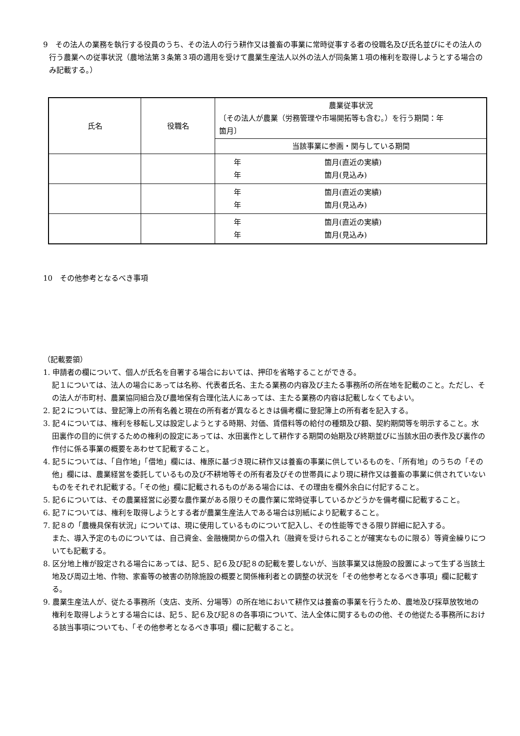9　その法人の業務を執行する役員のうち、その法人の行う耕作又は養畜の事業に常時従事する者の役職名及び氏名並びにその法人の行う農業への従事状況（農地法第３条第３項の適用を受けて農業生産法人以外の法人が同条第１項の権利を取得しようとする場合のみ記載する。）
| 氏名 | 役職名 | 農業従事状況 〔その法人が農業（労務管理や市場開拓等も含む。）を行う期間：年 箇月〕 |
| | | 当該事業に参画・関与している期間 |
| | | 年 箇月(直近の実績) 年 箇月(見込み) |
| | | 年 箇月(直近の実績) 年 箇月(見込み) |
| | | 年 箇月(直近の実績) 年 箇月(見込み) |
10　その他参考となるべき事項
（記載要領）
1. 申請者の欄について、個人が氏名を自署する場合においては、押印を省略することができる。
記１については、法人の場合にあっては名称、代表者氏名、主たる業務の内容及び主たる事務所の所在地を記載のこと。ただし、その法人が市町村、農業協同組合及び農地保有合理化法人にあっては、主たる業務の内容は記載しなくてもよい。
2. 記２については、登記簿上の所有名義と現在の所有者が異なるときは備考欄に登記簿上の所有者を記入する。
3. 記４については、権利を移転し又は設定しようとする時期、対価、賃借料等の給付の種類及び額、契約期間等を明示すること。水田裏作の目的に供するための権利の設定にあっては、水田裏作として耕作する期間の始期及び終期並びに当該水田の表作及び裏作の作付に係る事業の概要をあわせて記載すること。
4. 記５については、「自作地」「借地」欄には、権原に基づき現に耕作又は養畜の事業に供しているものを、「所有地」のうちの「その他」欄には、農業経営を委託しているもの及び不耕地等その所有者及びその世帯員により現に耕作又は養畜の事業に供されていないものをそれぞれ記載する。「その他」欄に記載されるものがある場合には、その理由を欄外余白に付記すること。
5. 記６については、その農業経営に必要な農作業がある限りその農作業に常時従事しているかどうかを備考欄に記載すること。
6. 記７については、権利を取得しようとする者が農業生産法人である場合は別紙により記載すること。
7. 記８の「農機具保有状況」については、現に使用しているものについて記入し、その性能等できる限り詳細に記入する。
また、導入予定のものについては、自己資金、金融機関からの借入れ（融資を受けられることが確実なものに限る）等資金繰りについても記載する。
8. 区分地上権が設定される場合にあっては、記５、記６及び記８の記載を要しないが、当該事業又は施設の設置によって生ずる当該土地及び周辺土地、作物、家畜等の被害の防除施設の概要と関係権利者との調整の状況を「その他参考となるべき事項」欄に記載する。
9. 農業生産法人が、従たる事務所（支店、支所、分場等）の所在地において耕作又は養畜の事業を行うため、農地及び採草放牧地の権利を取得しようとする場合には、記５、記６及び記８の各事項について、法人全体に関するものの他、その他従たる事務所における該当事項についても、「その他参考となるべき事項」欄に記載すること。